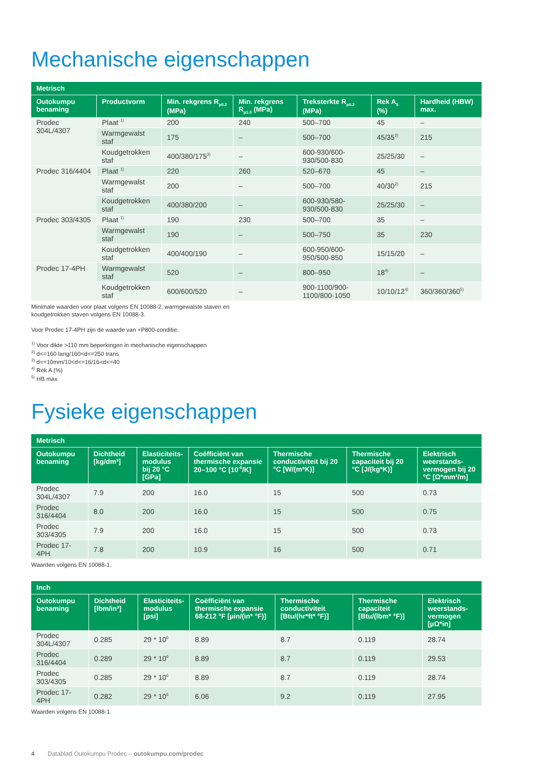Mechanische eigenschappen
| Metrisch | | | | | | |
| --- | --- | --- | --- | --- | --- | --- |
| Outokumpu benaming | Productvorm | Min. rekgrens R<sub>p0.2</sub> (MPa) | Min. rekgrens R<sub>p1.0</sub> (MPa) | Treksterkte R<sub>p0.2</sub> (MPa) | Rek A<sub>5</sub> (%) | Hardheid (HBW) max. |
| Prodec 304L/4307 | Plaat <sup>1)</sup> | 200 | 240 | 500–700 | 45 | – |
| | Warmgewalst staf | 175 | – | 500–700 | 45/35<sup>2)</sup> | 215 |
| | Koudgetrokken staf | 400/380/175<sup>3)</sup> | – | 600-930/600-930/500-830 | 25/25/30 | – |
| Prodec 316/4404 | Plaat <sup>1)</sup> | 220 | 260 | 520–670 | 45 | – |
| | Warmgewalst staf | 200 | – | 500–700 | 40/30<sup>2)</sup> | 215 |
| | Koudgetrokken staf | 400/380/200 | – | 600-930/580-930/500-830 | 25/25/30 | – |
| Prodec 303/4305 | Plaat <sup>1)</sup> | 190 | 230 | 500–700 | 35 | – |
| | Warmgewalst staf | 190 | – | 500–750 | 35 | 230 |
| | Koudgetrokken staf | 400/400/190 | – | 600-950/600-950/500-850 | 15/15/20 | – |
| Prodec 17-4PH | Warmgewalst staf | 520 | – | 800–950 | 18<sup>4)</sup> | – |
| | Koudgetrokken staf | 600/600/520 | – | 900-1100/900-1100/800-1050 | 10/10/12<sup>4)</sup> | 360/360/360<sup>5)</sup> |
Minimale waarden voor plaat volgens EN 10088-2, warmgewalste staven en
koudgetrokken staven volgens EN 10088-3.
Voor Prodec 17-4PH zijn de waarde van +P800-conditie.
<sup>1)</sup> Voor dikte >110 mm beperkingen in mechanische eigenschappen
<sup>2)</sup> d<=160 lang/160<d<=250 trans
<sup>3)</sup> d<=10mm/10<d<=16/16<d<=40
<sup>4)</sup> Rek A (%)
<sup>5)</sup> HB max
Fysieke eigenschappen
| Metrisch | | | | | | |
| --- | --- | --- | --- | --- | --- | --- |
| Outokumpu benaming | Dichtheid [kg/dm³] | Elasticiteits- modulus bij 20 °C [GPa] | Coëfficiënt van thermische expansie 20–100 °C [10<sup>-6</sup>/K] | Thermische conductiviteit bij 20 °C [W/(m*K)] | Thermische capaciteit bij 20 °C [J/(kg*K)] | Elektrisch weerstands- vermogen bij 20 °C [Ω*mm²/m] |
| Prodec 304L/4307 | 7.9 | 200 | 16.0 | 15 | 500 | 0.73 |
| Prodec 316/4404 | 8.0 | 200 | 16.0 | 15 | 500 | 0.75 |
| Prodec 303/4305 | 7.9 | 200 | 16.0 | 15 | 500 | 0.73 |
| Prodec 17-4PH | 7.8 | 200 | 10.9 | 16 | 500 | 0.71 |
Waarden volgens EN 10088-1.
| Inch | | | | | | |
| --- | --- | --- | --- | --- | --- | --- |
| Outokumpu benaming | Dichtheid [lbm/in³] | Elasticiteits- modulus [psi] | Coëfficiënt van thermische expansie 68-212 °F [µin/(in* °F)] | Thermische conductiviteit [Btu/(hr*ft* °F)] | Thermische capaciteit [Btu/(lbm* °F)] | Elektrisch weerstands- vermogen [µΩ*in] |
| Prodec 304L/4307 | 0.285 | 29 * 10<sup>6</sup> | 8.89 | 8.7 | 0.119 | 28.74 |
| Prodec 316/4404 | 0.289 | 29 * 10<sup>6</sup> | 8.89 | 8.7 | 0.119 | 29.53 |
| Prodec 303/4305 | 0.285 | 29 * 10<sup>6</sup> | 8.89 | 8.7 | 0.119 | 28.74 |
| Prodec 17-4PH | 0.282 | 29 * 10<sup>6</sup> | 6.06 | 9.2 | 0.119 | 27.95 |
Waarden volgens EN 10088-1.
4 Datablad Outokumpu Prodec – outokumpu.com/prodec